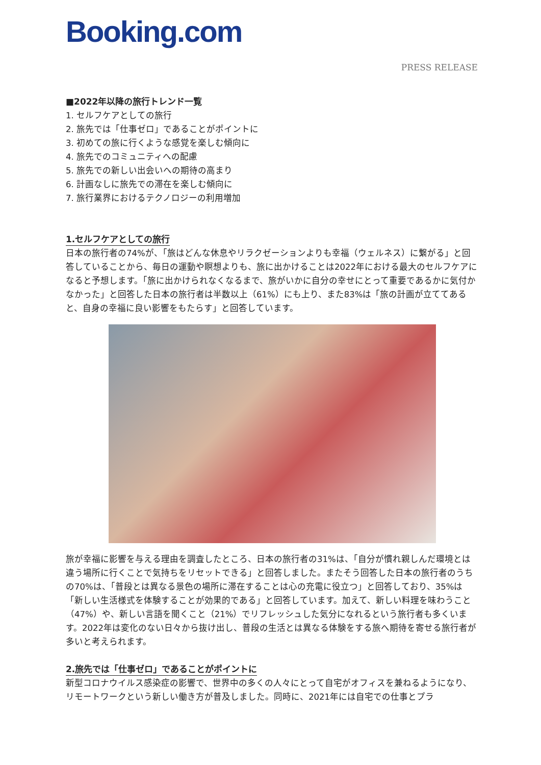Booking.com
PRESS RELEASE
■2022年以降の旅行トレンド一覧
1. セルフケアとしての旅行
2. 旅先では「仕事ゼロ」であることがポイントに
3. 初めての旅に行くような感覚を楽しむ傾向に
4. 旅先でのコミュニティへの配慮
5. 旅先での新しい出会いへの期待の高まり
6. 計画なしに旅先での滞在を楽しむ傾向に
7. 旅行業界におけるテクノロジーの利用増加
1.セルフケアとしての旅行
日本の旅行者の74%が、「旅はどんな休息やリラクゼーションよりも幸福（ウェルネス）に繋がる」と回答していることから、毎日の運動や瞑想よりも、旅に出かけることは2022年における最大のセルフケアになると予想します。「旅に出かけられなくなるまで、旅がいかに自分の幸せにとって重要であるかに気付かなかった」と回答した日本の旅行者は半数以上（61%）にも上り、また83%は「旅の計画が立ててあると、自身の幸福に良い影響をもたらす」と回答しています。
旅が幸福に影響を与える理由を調査したところ、日本の旅行者の31%は、「自分が慣れ親しんだ環境とは違う場所に行くことで気持ちをリセットできる」と回答しました。またそう回答した日本の旅行者のうちの70%は、「普段とは異なる景色の場所に滞在することは心の充電に役立つ」と回答しており、35%は「新しい生活様式を体験することが効果的である」と回答しています。加えて、新しい料理を味わうこと（47%）や、新しい言語を聞くこと（21%）でリフレッシュした気分になれるという旅行者も多くいます。2022年は変化のない日々から抜け出し、普段の生活とは異なる体験をする旅へ期待を寄せる旅行者が多いと考えられます。
2.旅先では「仕事ゼロ」であることがポイントに
新型コロナウイルス感染症の影響で、世界中の多くの人々にとって自宅がオフィスを兼ねるようになり、リモートワークという新しい働き方が普及しました。同時に、2021年には自宅での仕事とプラ